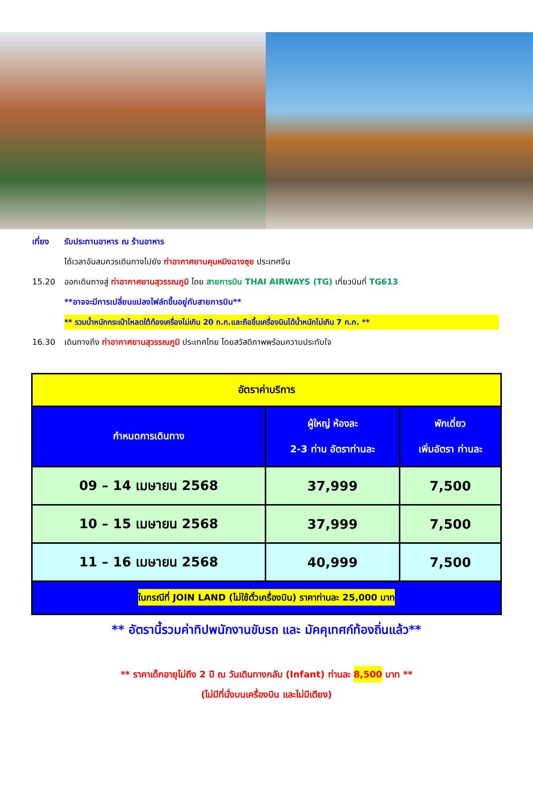เที่ยง รับประทานอาหาร ณ ร้านอาหาร
ได้เวลาอันสมควรเดินทางไปยัง ท่าอากาศยานคุนหมิงฉางซุย ประเทศจีน
15.20 ออกเดินทางสู่ ท่าอากาศยานสุวรรณภูมิ โดย สายการบิน THAI AIRWAYS (TG) เที่ยวบินที่ TG613
**อาจจะมีการเปลี่ยนแปลงไฟล์ทขึ้นอยู่กับสายการบิน**
** รวมน้ำหนักกระเป๋าโหลดใต้ท้องเครื่องไม่เกิน 20 ก.ก.และถือขึ้นเครื่องบินได้น้ำหนักไม่เกิน 7 ก.ก. **
16.30 เดินทางถึง ท่าอากาศยานสุวรรณภูมิ ประเทศไทย โดยสวัสดิภาพพร้อมความประทับใจ
| อัตราค่าบริการ | | |
| --- | --- | --- |
| กำหนดการเดินทาง | ผู้ใหญ่ ห้องละ 2-3 ท่าน อัตราท่านละ | พักเดี่ยว เพิ่มอัตรา ท่านละ |
| 09 – 14 เมษายน 2568 | 37,999 | 7,500 |
| 10 – 15 เมษายน 2568 | 37,999 | 7,500 |
| 11 – 16 เมษายน 2568 | 40,999 | 7,500 |
| ในกรณีที่ JOIN LAND (ไม่ใช้ตั๋วเครื่องบิน) ราคาท่านละ 25,000 บาท | | |
** อัตรานี้รวมค่าทิปพนักงานขับรถ และ มัคคุเทศก์ท้องถิ่นแล้ว**
** ราคาเด็กอายุไม่ถึง 2 ปี ณ วันเดินทางกลับ (Infant) ท่านละ 8,500 บาท **
(ไม่มีที่นั่งบนเครื่องบิน และไม่มีเตียง)